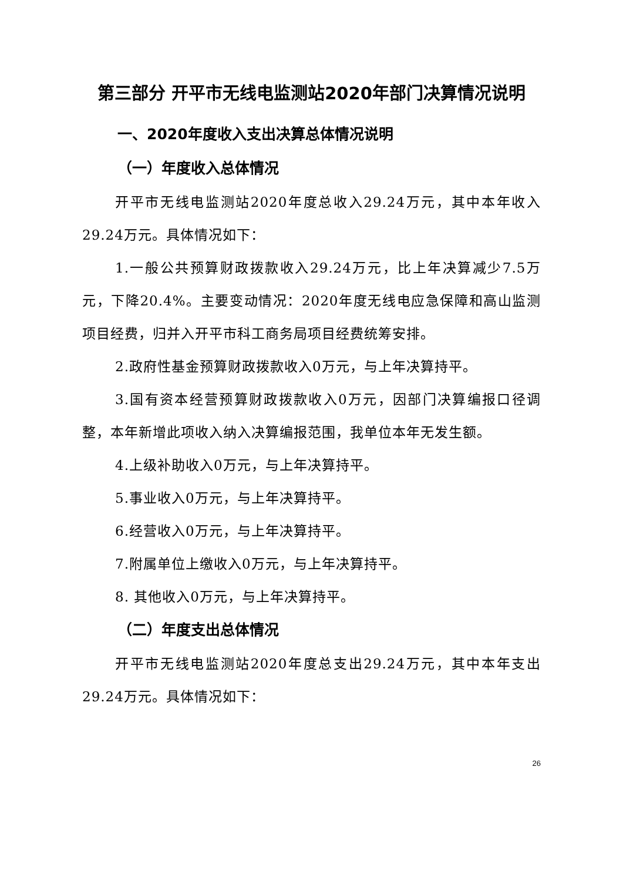第三部分 开平市无线电监测站2020年部门决算情况说明
一、2020年度收入支出决算总体情况说明
（一）年度收入总体情况
开平市无线电监测站2020年度总收入29.24万元，其中本年收入29.24万元。具体情况如下：
1.一般公共预算财政拨款收入29.24万元，比上年决算减少7.5万元，下降20.4%。主要变动情况：2020年度无线电应急保障和高山监测项目经费，归并入开平市科工商务局项目经费统筹安排。
2.政府性基金预算财政拨款收入0万元，与上年决算持平。
3.国有资本经营预算财政拨款收入0万元，因部门决算编报口径调整，本年新增此项收入纳入决算编报范围，我单位本年无发生额。
4.上级补助收入0万元，与上年决算持平。
5.事业收入0万元，与上年决算持平。
6.经营收入0万元，与上年决算持平。
7.附属单位上缴收入0万元，与上年决算持平。
8. 其他收入0万元，与上年决算持平。
（二）年度支出总体情况
开平市无线电监测站2020年度总支出29.24万元，其中本年支出29.24万元。具体情况如下：
26